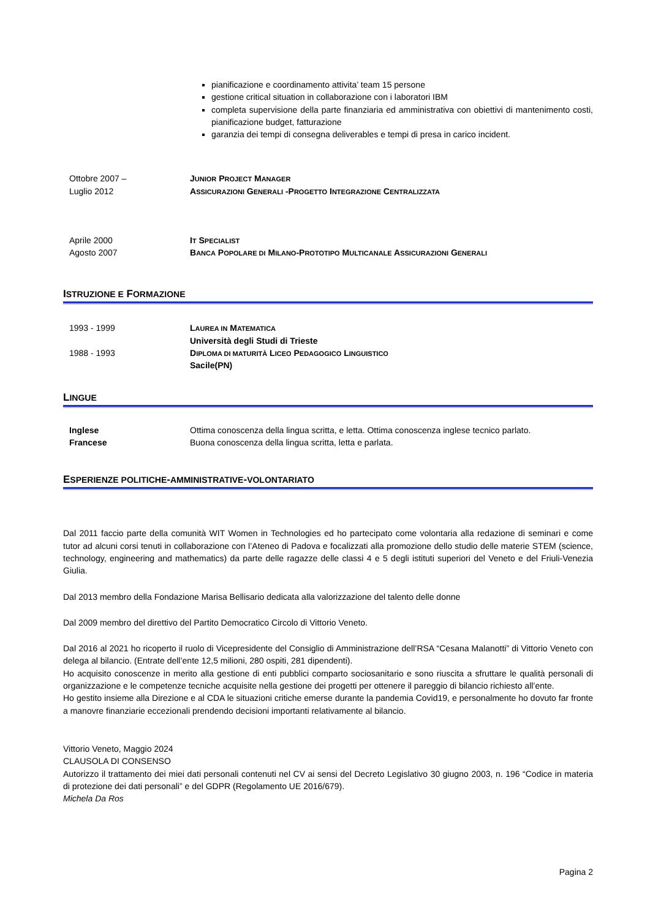pianificazione e coordinamento attivita’ team 15 persone
gestione critical situation in collaborazione con i laboratori IBM
completa supervisione della parte finanziaria ed amministrativa con obiettivi di mantenimento costi, pianificazione budget, fatturazione
garanzia dei tempi di consegna deliverables e tempi di presa in carico incident.
Ottobre 2007 –
Luglio 2012
JUNIOR PROJECT MANAGER
ASSICURAZIONI GENERALI -PROGETTO INTEGRAZIONE CENTRALIZZATA
Aprile 2000
Agosto 2007
IT SPECIALIST
BANCA POPOLARE DI MILANO-PROTOTIPO MULTICANALE ASSICURAZIONI GENERALI
ISTRUZIONE E FORMAZIONE
1993 - 1999 LAUREA IN MATEMATICA
Università degli Studi di Trieste
1988 - 1993 DIPLOMA DI MATURITÀ LICEO PEDAGOGICO LINGUISTICO
Sacile(PN)
LINGUE
Inglese
Francese
Ottima conoscenza della lingua scritta, e letta. Ottima conoscenza inglese tecnico parlato.
Buona conoscenza della lingua scritta, letta e parlata.
ESPERIENZE POLITICHE-AMMINISTRATIVE-VOLONTARIATO
Dal 2011 faccio parte della comunità WIT Women in Technologies ed ho partecipato come volontaria alla redazione di seminari e come tutor ad alcuni corsi tenuti in collaborazione con l’Ateneo di Padova e focalizzati alla promozione dello studio delle materie STEM (science, technology, engineering and mathematics) da parte delle ragazze delle classi 4 e 5 degli istituti superiori del Veneto e del Friuli-Venezia Giulia.
Dal 2013 membro della Fondazione Marisa Bellisario dedicata alla valorizzazione del talento delle donne
Dal 2009 membro del direttivo del Partito Democratico Circolo di Vittorio Veneto.
Dal 2016 al 2021 ho ricoperto il ruolo di Vicepresidente del Consiglio di Amministrazione dell’RSA “Cesana Malanotti” di Vittorio Veneto con delega al bilancio. (Entrate dell’ente 12,5 milioni, 280 ospiti, 281 dipendenti).
Ho acquisito conoscenze in merito alla gestione di enti pubblici comparto sociosanitario e sono riuscita a sfruttare le qualità personali di organizzazione e le competenze tecniche acquisite nella gestione dei progetti per ottenere il pareggio di bilancio richiesto all’ente.
Ho gestito insieme alla Direzione e al CDA le situazioni critiche emerse durante la pandemia Covid19, e personalmente ho dovuto far fronte a manovre finanziarie eccezionali prendendo decisioni importanti relativamente al bilancio.
Vittorio Veneto, Maggio 2024
CLAUSOLA DI CONSENSO
Autorizzo il trattamento dei miei dati personali contenuti nel CV ai sensi del Decreto Legislativo 30 giugno 2003, n. 196 “Codice in materia di protezione dei dati personali” e del GDPR (Regolamento UE 2016/679).
Michela Da Ros
Pagina 2